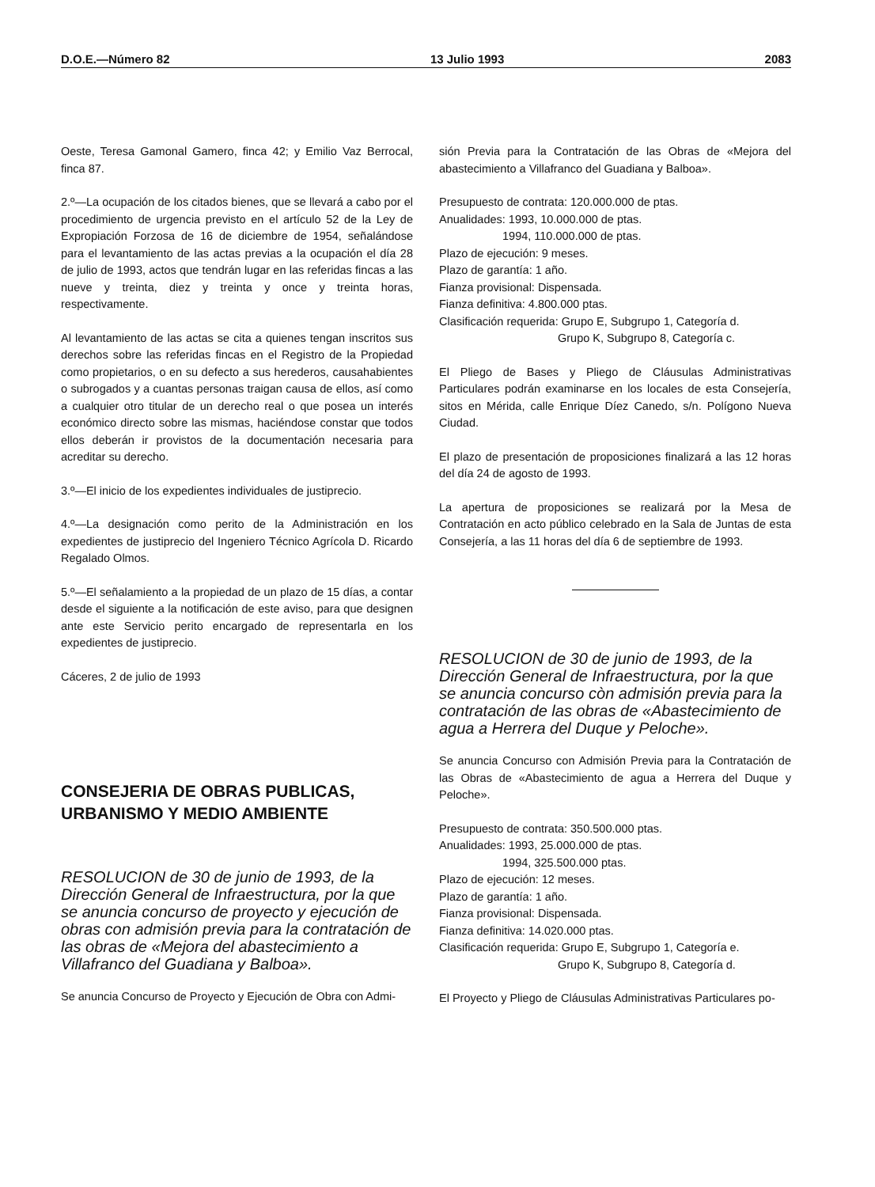D.O.E.—Número 82 13 Julio 1993 2083
Oeste, Teresa Gamonal Gamero, finca 42; y Emilio Vaz Berrocal, finca 87.
2.º—La ocupación de los citados bienes, que se llevará a cabo por el procedimiento de urgencia previsto en el artículo 52 de la Ley de Expropiación Forzosa de 16 de diciembre de 1954, señalándose para el levantamiento de las actas previas a la ocupación el día 28 de julio de 1993, actos que tendrán lugar en las referidas fincas a las nueve y treinta, diez y treinta y once y treinta horas, respectivamente.
Al levantamiento de las actas se cita a quienes tengan inscritos sus derechos sobre las referidas fincas en el Registro de la Propiedad como propietarios, o en su defecto a sus herederos, causahabientes o subrogados y a cuantas personas traigan causa de ellos, así como a cualquier otro titular de un derecho real o que posea un interés económico directo sobre las mismas, haciéndose constar que todos ellos deberán ir provistos de la documentación necesaria para acreditar su derecho.
3.º—El inicio de los expedientes individuales de justiprecio.
4.º—La designación como perito de la Administración en los expedientes de justiprecio del Ingeniero Técnico Agrícola D. Ricardo Regalado Olmos.
5.º—El señalamiento a la propiedad de un plazo de 15 días, a contar desde el siguiente a la notificación de este aviso, para que designen ante este Servicio perito encargado de representarla en los expedientes de justiprecio.
Cáceres, 2 de julio de 1993
CONSEJERIA DE OBRAS PUBLICAS, URBANISMO Y MEDIO AMBIENTE
RESOLUCION de 30 de junio de 1993, de la Dirección General de Infraestructura, por la que se anuncia concurso de proyecto y ejecución de obras con admisión previa para la contratación de las obras de «Mejora del abastecimiento a Villafranco del Guadiana y Balboa».
Se anuncia Concurso de Proyecto y Ejecución de Obra con Admi-
sión Previa para la Contratación de las Obras de «Mejora del abastecimiento a Villafranco del Guadiana y Balboa».
Presupuesto de contrata: 120.000.000 de ptas.
Anualidades: 1993, 10.000.000 de ptas.
1994, 110.000.000 de ptas.
Plazo de ejecución: 9 meses.
Plazo de garantía: 1 año.
Fianza provisional: Dispensada.
Fianza definitiva: 4.800.000 ptas.
Clasificación requerida: Grupo E, Subgrupo 1, Categoría d.
Grupo K, Subgrupo 8, Categoría c.
El Pliego de Bases y Pliego de Cláusulas Administrativas Particulares podrán examinarse en los locales de esta Consejería, sitos en Mérida, calle Enrique Díez Canedo, s/n. Polígono Nueva Ciudad.
El plazo de presentación de proposiciones finalizará a las 12 horas del día 24 de agosto de 1993.
La apertura de proposiciones se realizará por la Mesa de Contratación en acto público celebrado en la Sala de Juntas de esta Consejería, a las 11 horas del día 6 de septiembre de 1993.
RESOLUCION de 30 de junio de 1993, de la Dirección General de Infraestructura, por la que se anuncia concurso còn admisión previa para la contratación de las obras de «Abastecimiento de agua a Herrera del Duque y Peloche».
Se anuncia Concurso con Admisión Previa para la Contratación de las Obras de «Abastecimiento de agua a Herrera del Duque y Peloche».
Presupuesto de contrata: 350.500.000 ptas.
Anualidades: 1993, 25.000.000 de ptas.
1994, 325.500.000 ptas.
Plazo de ejecución: 12 meses.
Plazo de garantía: 1 año.
Fianza provisional: Dispensada.
Fianza definitiva: 14.020.000 ptas.
Clasificación requerida: Grupo E, Subgrupo 1, Categoría e.
Grupo K, Subgrupo 8, Categoría d.
El Proyecto y Pliego de Cláusulas Administrativas Particulares po-